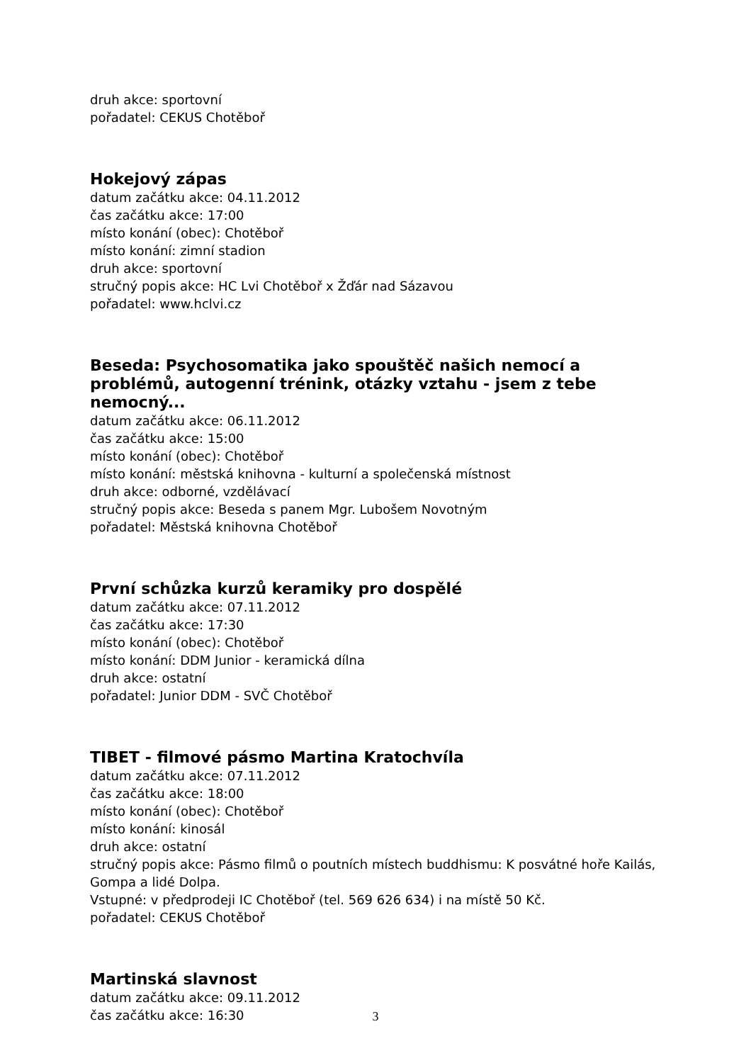druh akce: sportovní
pořadatel: CEKUS Chotěboř
Hokejový zápas
datum začátku akce: 04.11.2012
čas začátku akce: 17:00
místo konání (obec): Chotěboř
místo konání: zimní stadion
druh akce: sportovní
stručný popis akce: HC Lvi Chotěboř x Žďár nad Sázavou
pořadatel: www.hclvi.cz
Beseda: Psychosomatika jako spouštěč našich nemocí a problémů, autogenní trénink, otázky vztahu - jsem z tebe nemocný...
datum začátku akce: 06.11.2012
čas začátku akce: 15:00
místo konání (obec): Chotěboř
místo konání: městská knihovna - kulturní a společenská místnost
druh akce: odborné, vzdělávací
stručný popis akce: Beseda s panem Mgr. Lubošem Novotným
pořadatel: Městská knihovna Chotěboř
První schůzka kurzů keramiky pro dospělé
datum začátku akce: 07.11.2012
čas začátku akce: 17:30
místo konání (obec): Chotěboř
místo konání: DDM Junior - keramická dílna
druh akce: ostatní
pořadatel: Junior DDM - SVČ Chotěboř
TIBET - filmové pásmo Martina Kratochvíla
datum začátku akce: 07.11.2012
čas začátku akce: 18:00
místo konání (obec): Chotěboř
místo konání: kinosál
druh akce: ostatní
stručný popis akce: Pásmo filmů o poutních místech buddhismu: K posvátné hoře Kailás, Gompa a lidé Dolpa.
Vstupné: v předprodeji IC Chotěboř (tel. 569 626 634) i na místě 50 Kč.
pořadatel: CEKUS Chotěboř
Martinská slavnost
datum začátku akce: 09.11.2012
čas začátku akce: 16:30
3